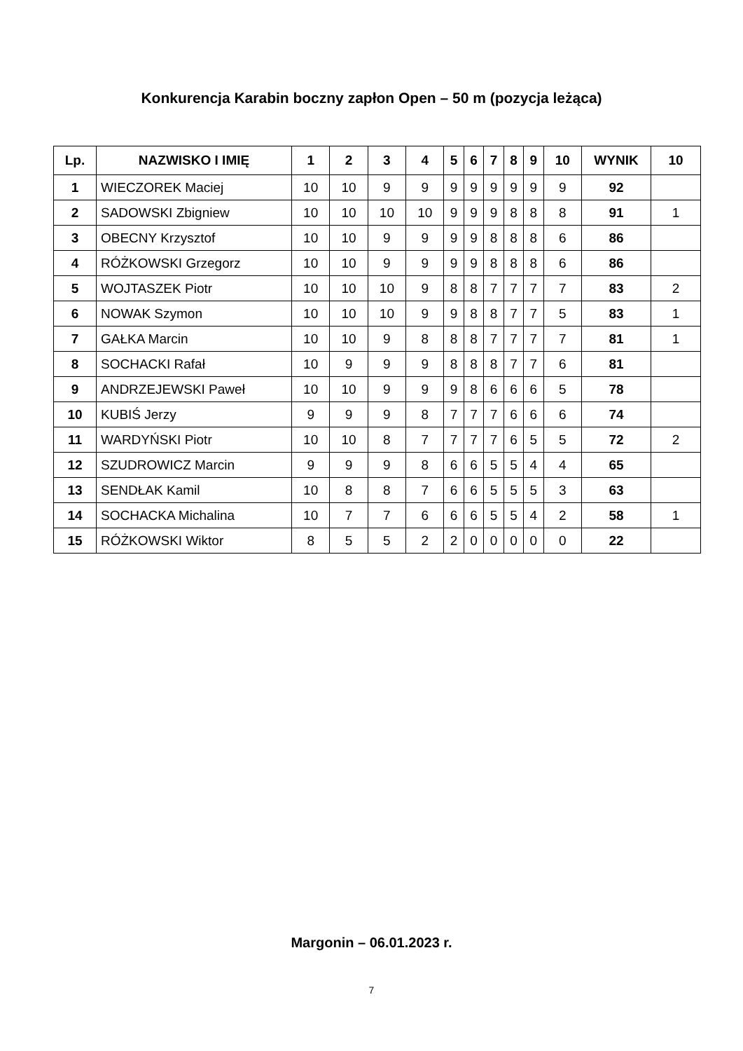Konkurencja Karabin boczny zapłon Open – 50 m (pozycja leżąca)
| Lp. | NAZWISKO I IMIĘ | 1 | 2 | 3 | 4 | 5 | 6 | 7 | 8 | 9 | 10 | WYNIK | 10 |
| --- | --- | --- | --- | --- | --- | --- | --- | --- | --- | --- | --- | --- | --- |
| 1 | WIECZOREK Maciej | 10 | 10 | 9 | 9 | 9 | 9 | 9 | 9 | 9 | 9 | 92 | |
| 2 | SADOWSKI Zbigniew | 10 | 10 | 10 | 10 | 9 | 9 | 9 | 8 | 8 | 8 | 91 | 1 |
| 3 | OBECNY Krzysztof | 10 | 10 | 9 | 9 | 9 | 9 | 8 | 8 | 8 | 6 | 86 | |
| 4 | RÓŻKOWSKI Grzegorz | 10 | 10 | 9 | 9 | 9 | 9 | 8 | 8 | 8 | 6 | 86 | |
| 5 | WOJTASZEK Piotr | 10 | 10 | 10 | 9 | 8 | 8 | 7 | 7 | 7 | 7 | 83 | 2 |
| 6 | NOWAK Szymon | 10 | 10 | 10 | 9 | 9 | 8 | 8 | 7 | 7 | 5 | 83 | 1 |
| 7 | GAŁKA Marcin | 10 | 10 | 9 | 8 | 8 | 8 | 7 | 7 | 7 | 7 | 81 | 1 |
| 8 | SOCHACKI Rafał | 10 | 9 | 9 | 9 | 8 | 8 | 8 | 7 | 7 | 6 | 81 | |
| 9 | ANDRZEJEWSKI Paweł | 10 | 10 | 9 | 9 | 9 | 8 | 6 | 6 | 6 | 5 | 78 | |
| 10 | KUBIŚ Jerzy | 9 | 9 | 9 | 8 | 7 | 7 | 7 | 6 | 6 | 6 | 74 | |
| 11 | WARDYŃSKI Piotr | 10 | 10 | 8 | 7 | 7 | 7 | 7 | 6 | 5 | 5 | 72 | 2 |
| 12 | SZUDROWICZ Marcin | 9 | 9 | 9 | 8 | 6 | 6 | 5 | 5 | 4 | 4 | 65 | |
| 13 | SENDŁAK Kamil | 10 | 8 | 8 | 7 | 6 | 6 | 5 | 5 | 5 | 3 | 63 | |
| 14 | SOCHACKA Michalina | 10 | 7 | 7 | 6 | 6 | 6 | 5 | 5 | 4 | 2 | 58 | 1 |
| 15 | RÓŻKOWSKI Wiktor | 8 | 5 | 5 | 2 | 2 | 0 | 0 | 0 | 0 | 0 | 22 | |
Margonin – 06.01.2023 r.
7